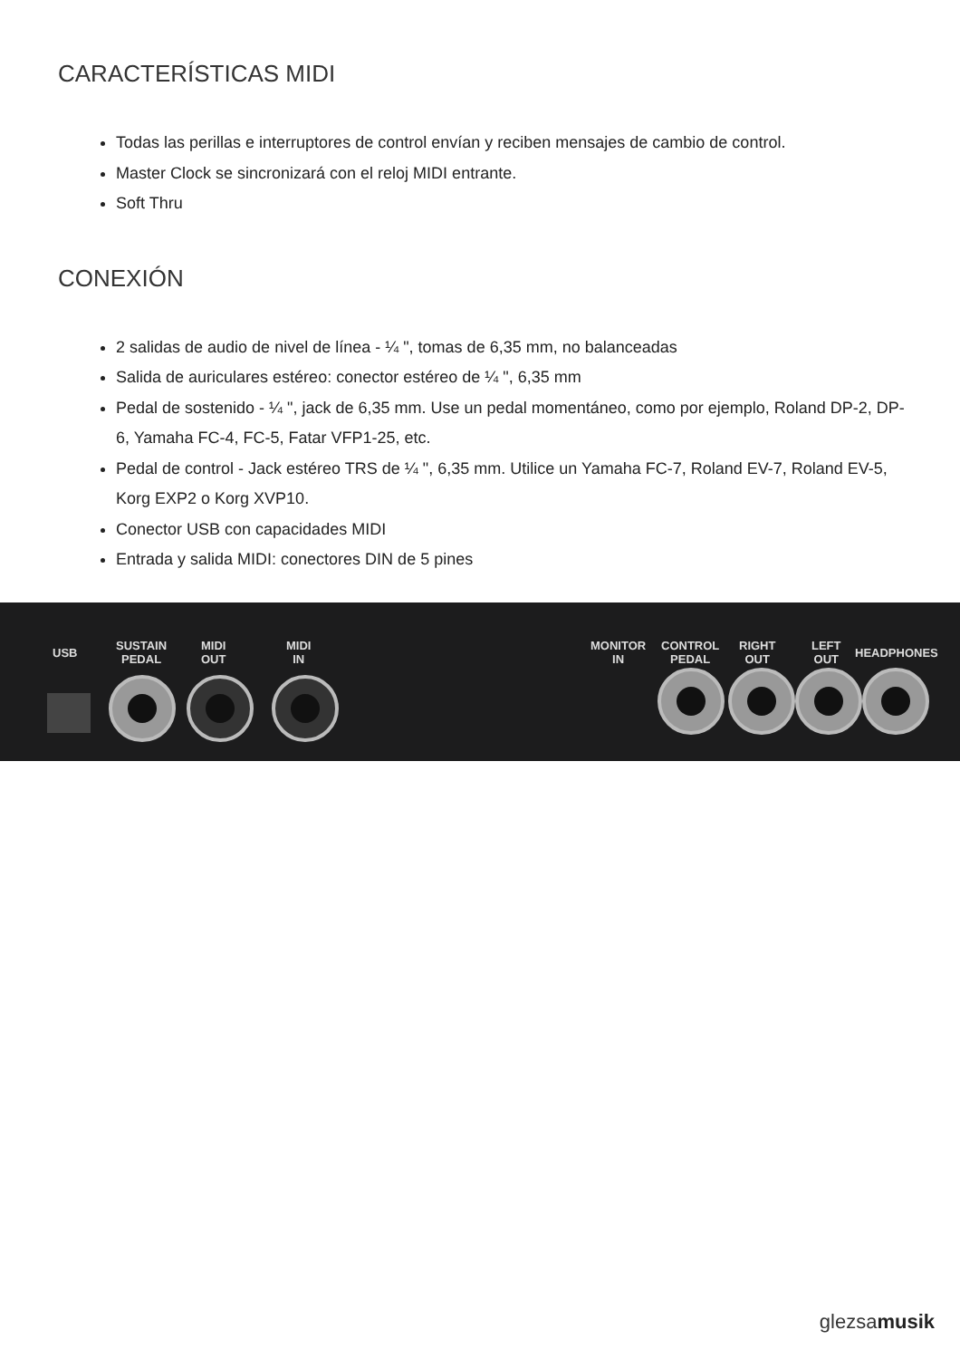CARACTERÍSTICAS MIDI
Todas las perillas e interruptores de control envían y reciben mensajes de cambio de control.
Master Clock se sincronizará con el reloj MIDI entrante.
Soft Thru
CONEXIÓN
2 salidas de audio de nivel de línea - ¼ ", tomas de 6,35 mm, no balanceadas
Salida de auriculares estéreo: conector estéreo de ¼ ", 6,35 mm
Pedal de sostenido - ¼ ", jack de 6,35 mm. Use un pedal momentáneo, como por ejemplo, Roland DP-2, DP-6, Yamaha FC-4, FC-5, Fatar VFP1-25, etc.
Pedal de control - Jack estéreo TRS de ¼ ", 6,35 mm. Utilice un Yamaha FC-7, Roland EV-7, Roland EV-5, Korg EXP2 o Korg XVP10.
Conector USB con capacidades MIDI
Entrada y salida MIDI: conectores DIN de 5 pines
USB
SUSTAIN
PEDAL
MIDI
OUT
MIDI
IN
MONITOR
IN
CONTROL
PEDAL
RIGHT
OUT
LEFT
OUT
HEADPHONES
glezsamusik